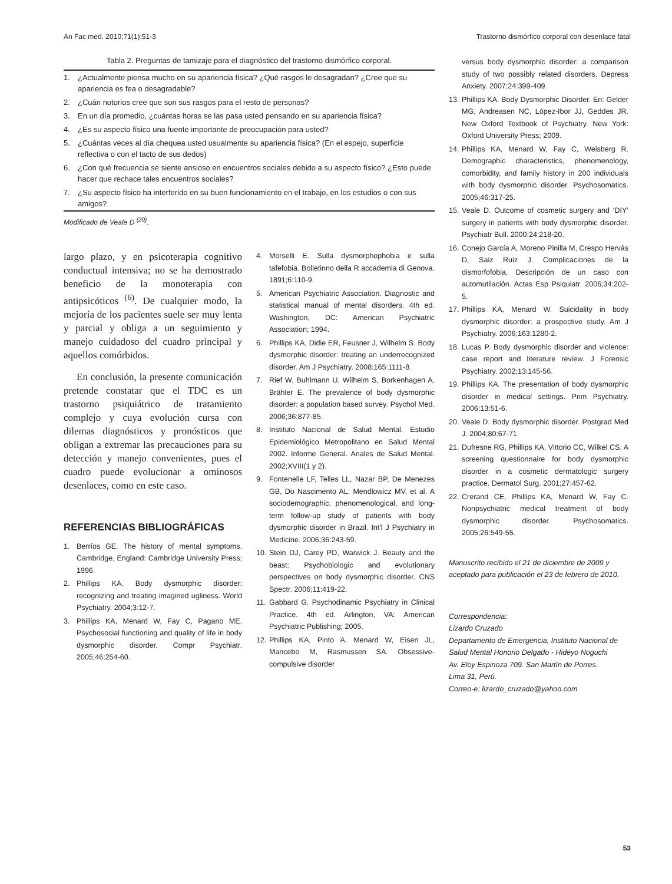An Fac med. 2010;71(1):51-3 Trastorno dismórfico corporal con desenlace fatal
Tabla 2. Preguntas de tamizaje para el diagnóstico del trastorno dismórfico corporal.
| 1. | ¿Actualmente piensa mucho en su apariencia física? ¿Qué rasgos le desagradan? ¿Cree que su apariencia es fea o desagradable? |
| 2. | ¿Cuán notorios cree que son sus rasgos para el resto de personas? |
| 3. | En un día promedio, ¿cuántas horas se las pasa usted pensando en su apariencia física? |
| 4. | ¿Es su aspecto físico una fuente importante de preocupación para usted? |
| 5. | ¿Cuántas veces al día chequea usted usualmente su apariencia física? (En el espejo, superficie reflectiva o con el tacto de sus dedos) |
| 6. | ¿Con qué frecuencia se siente ansioso en encuentros sociales debido a su aspecto físico? ¿Esto puede hacer que rechace tales encuentros sociales? |
| 7. | ¿Su aspecto físico ha interferido en su buen funcionamiento en el trabajo, en los estudios o con sus amigos? |
Modificado de Veale D <sup>(20)</sup>.
largo plazo, y en psicoterapia cognitivo conductual intensiva; no se ha demostrado beneficio de la monoterapia con antipsicóticos <sup>(6)</sup>. De cualquier modo, la mejoría de los pacientes suele ser muy lenta y parcial y obliga a un seguimiento y manejo cuidadoso del cuadro principal y aquellos comórbidos.
En conclusión, la presente comunicación pretende constatar que el TDC es un trastorno psiquiátrico de tratamiento complejo y cuya evolución cursa con dilemas diagnósticos y pronósticos que obligan a extremar las precauciones para su detección y manejo convenientes, pues el cuadro puede evolucionar a ominosos desenlaces, como en este caso.
REFERENCIAS BIBLIOGRÁFICAS
1. Berríos GE. The history of mental symptoms. Cambridge, England: Cambridge University Press; 1996.
2. Phillips KA. Body dysmorphic disorder: recognizing and treating imagined ugliness. World Psychiatry. 2004;3:12-7.
3. Phillips KA, Menard W, Fay C, Pagano ME. Psychosocial functioning and quality of life in body dysmorphic disorder. Compr Psychiatr. 2005;46:254-60.
4. Morselli E. Sulla dysmorphophobia e sulla tafefobia. Bolletinno della R accademia di Genova. 1891;6:110-9.
5. American Psychiatric Association. Diagnostic and statistical manual of mental disorders. 4th ed. Washington, DC: American Psychiatric Association; 1994.
6. Phillips KA, Didie ER, Feusner J, Wilhelm S. Body dysmorphic disorder: treating an underrecognized disorder. Am J Psychiatry. 2008;165:1111-8.
7. Rief W, Buhlmann U, Wilhelm S, Borkenhagen A, Brähler E. The prevalence of body dysmorphic disorder: a population based survey. Psychol Med. 2006;36:877-85.
8. Instituto Nacional de Salud Mental. Estudio Epidemiológico Metropolitano en Salud Mental 2002. Informe General. Anales de Salud Mental. 2002;XVIII(1 y 2).
9. Fontenelle LF, Telles LL, Nazar BP, De Menezes GB, Do Nascimento AL, Mendlowicz MV, et al. A sociodemographic, phenomenological, and long-term follow-up study of patients with body dysmorphic disorder in Brazil. Int'l J Psychiatry in Medicine. 2006;36:243-59.
10. Stein DJ, Carey PD, Warwick J. Beauty and the beast: Psychobiologic and evolutionary perspectives on body dysmorphic disorder. CNS Spectr. 2006;11:419-22.
11. Gabbard G. Psychodinamic Psychiatry in Clinical Practice. 4th ed. Arlington, VA: American Psychiatric Publishing; 2005.
12. Phillips KA, Pinto A, Menard W, Eisen JL, Mancebo M, Rasmussen SA. Obsessive-compulsive disorder
versus body dysmorphic disorder: a comparison study of two possibly related disorders. Depress Anxiety. 2007;24:399-409.
13. Phillips KA. Body Dysmorphic Disorder. En: Gelder MG, Andreasen NC, López-Ibor JJ, Geddes JR. New Oxford Textbook of Psychiatry. New York: Oxford University Press; 2009.
14. Phillips KA, Menard W, Fay C, Weisberg R. Demographic characteristics, phenomenology, comorbidity, and family history in 200 individuals with body dysmorphic disorder. Psychosomatics. 2005;46:317-25.
15. Veale D. Outcome of cosmetic surgery and ‘DIY’ surgery in patients with body dysmorphic disorder. Psychiatr Bull. 2000:24:218-20.
16. Conejo García A, Moreno Pinilla M, Crespo Hervás D, Saiz Ruiz J. Complicaciones de la dismorfofobia. Descripción de un caso con automutilación. Actas Esp Psiquiatr. 2006;34:202-5.
17. Phillips KA, Menard W. Suicidality in body dysmorphic disorder: a prospective study. Am J Psychiatry. 2006;163:1280-2.
18. Lucas P. Body dysmorphic disorder and violence: case report and literature review. J Forensic Psychiatry. 2002;13:145-56.
19. Phillips KA. The presentation of body dysmorphic disorder in medical settings. Prim Psychiatry. 2006;13:51-6.
20. Veale D. Body dysmorphic disorder. Postgrad Med J. 2004;80:67-71.
21. Dufresne RG, Phillips KA, Vittorio CC, Wilkel CS. A screening questionnaire for body dysmorphic disorder in a cosmetic dermatologic surgery practice. Dermatol Surg. 2001;27:457-62.
22. Crerand CE, Phillips KA, Menard W, Fay C. Nonpsychiatric medical treatment of body dysmorphic disorder. Psychosomatics. 2005;26:549-55.
Manuscrito recibido el 21 de diciembre de 2009 y aceptado para publicación el 23 de febrero de 2010.
Correspondencia:
Lizardo Cruzado
Departamento de Emergencia, Instituto Nacional de Salud Mental Honorio Delgado - Hideyo Noguchi
Av. Eloy Espinoza 709. San Martín de Porres.
Lima 31, Perú.
Correo-e: lizardo_cruzado@yahoo.com
53